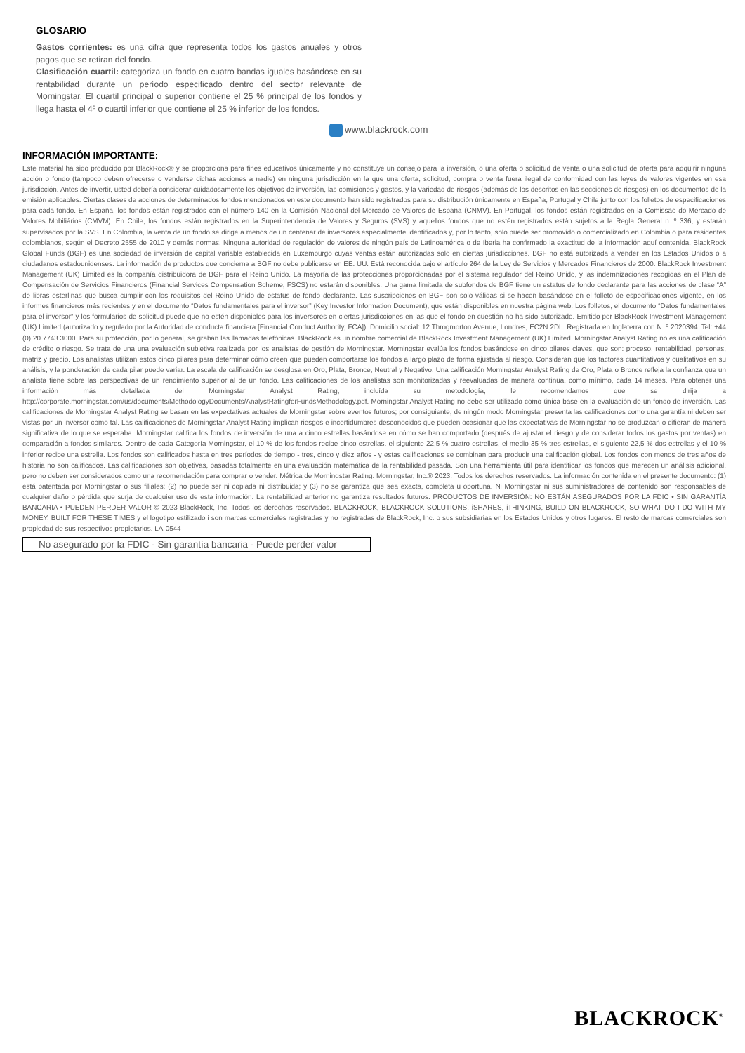GLOSARIO
Gastos corrientes: es una cifra que representa todos los gastos anuales y otros pagos que se retiran del fondo.
Clasificación cuartil: categoriza un fondo en cuatro bandas iguales basándose en su rentabilidad durante un período especificado dentro del sector relevante de Morningstar. El cuartil principal o superior contiene el 25 % principal de los fondos y llega hasta el 4º o cuartil inferior que contiene el 25 % inferior de los fondos.
www.blackrock.com
INFORMACIÓN IMPORTANTE:
Este material ha sido producido por BlackRock® y se proporciona para fines educativos únicamente y no constituye un consejo para la inversión, o una oferta o solicitud de venta o una solicitud de oferta para adquirir ninguna acción o fondo (tampoco deben ofrecerse o venderse dichas acciones a nadie) en ninguna jurisdicción en la que una oferta, solicitud, compra o venta fuera ilegal de conformidad con las leyes de valores vigentes en esa jurisdicción. Antes de invertir, usted debería considerar cuidadosamente los objetivos de inversión, las comisiones y gastos, y la variedad de riesgos (además de los descritos en las secciones de riesgos) en los documentos de la emisión aplicables. Ciertas clases de acciones de determinados fondos mencionados en este documento han sido registrados para su distribución únicamente en España, Portugal y Chile junto con los folletos de especificaciones para cada fondo. En España, los fondos están registrados con el número 140 en la Comisión Nacional del Mercado de Valores de España (CNMV). En Portugal, los fondos están registrados en la Comissão do Mercado de Valores Mobiliários (CMVM). En Chile, los fondos están registrados en la Superintendencia de Valores y Seguros (SVS) y aquellos fondos que no estén registrados están sujetos a la Regla General n. º 336, y estarán supervisados por la SVS. En Colombia, la venta de un fondo se dirige a menos de un centenar de inversores especialmente identificados y, por lo tanto, solo puede ser promovido o comercializado en Colombia o para residentes colombianos, según el Decreto 2555 de 2010 y demás normas. Ninguna autoridad de regulación de valores de ningún país de Latinoamérica o de Iberia ha confirmado la exactitud de la información aquí contenida. BlackRock Global Funds (BGF) es una sociedad de inversión de capital variable establecida en Luxemburgo cuyas ventas están autorizadas solo en ciertas jurisdicciones. BGF no está autorizada a vender en los Estados Unidos o a ciudadanos estadounidenses. La información de productos que concierna a BGF no debe publicarse en EE. UU. Está reconocida bajo el artículo 264 de la Ley de Servicios y Mercados Financieros de 2000. BlackRock Investment Management (UK) Limited es la compañía distribuidora de BGF para el Reino Unido. La mayoría de las protecciones proporcionadas por el sistema regulador del Reino Unido, y las indemnizaciones recogidas en el Plan de Compensación de Servicios Financieros (Financial Services Compensation Scheme, FSCS) no estarán disponibles. Una gama limitada de subfondos de BGF tiene un estatus de fondo declarante para las acciones de clase “A” de libras esterlinas que busca cumplir con los requisitos del Reino Unido de estatus de fondo declarante. Las suscripciones en BGF son solo válidas si se hacen basándose en el folleto de especificaciones vigente, en los informes financieros más recientes y en el documento “Datos fundamentales para el inversor” (Key Investor Information Document), que están disponibles en nuestra página web. Los folletos, el documento “Datos fundamentales para el inversor” y los formularios de solicitud puede que no estén disponibles para los inversores en ciertas jurisdicciones en las que el fondo en cuestión no ha sido autorizado. Emitido por BlackRock Investment Management (UK) Limited (autorizado y regulado por la Autoridad de conducta financiera [Financial Conduct Authority, FCA]). Domicilio social: 12 Throgmorton Avenue, Londres, EC2N 2DL. Registrada en Inglaterra con N. º 2020394. Tel: +44 (0) 20 7743 3000. Para su protección, por lo general, se graban las llamadas telefónicas. BlackRock es un nombre comercial de BlackRock Investment Management (UK) Limited. Morningstar Analyst Rating no es una calificación de crédito o riesgo. Se trata de una una evaluación subjetiva realizada por los analistas de gestión de Morningstar. Morningstar evalúa los fondos basándose en cinco pilares claves, que son: proceso, rentabilidad, personas, matriz y precio. Los analistas utilizan estos cinco pilares para determinar cómo creen que pueden comportarse los fondos a largo plazo de forma ajustada al riesgo. Consideran que los factores cuantitativos y cualitativos en su análisis, y la ponderación de cada pilar puede variar. La escala de calificación se desglosa en Oro, Plata, Bronce, Neutral y Negativo. Una calificación Morningstar Analyst Rating de Oro, Plata o Bronce refleja la confianza que un analista tiene sobre las perspectivas de un rendimiento superior al de un fondo. Las calificaciones de los analistas son monitorizadas y reevaluadas de manera continua, como mínimo, cada 14 meses. Para obtener una información más detallada del Morningstar Analyst Rating, incluída su metodología, le recomendamos que se dirija a http://corporate.morningstar.com/us/documents/MethodologyDocuments/AnalystRatingforFundsMethodology.pdf. Morningstar Analyst Rating no debe ser utilizado como única base en la evaluación de un fondo de inversión. Las calificaciones de Morningstar Analyst Rating se basan en las expectativas actuales de Morningstar sobre eventos futuros; por consiguiente, de ningún modo Morningstar presenta las calificaciones como una garantía ni deben ser vistas por un inversor como tal. Las calificaciones de Morningstar Analyst Rating implican riesgos e incertidumbres desconocidos que pueden ocasionar que las expectativas de Morningstar no se produzcan o difieran de manera significativa de lo que se esperaba. Morningstar califica los fondos de inversión de una a cinco estrellas basándose en cómo se han comportado (después de ajustar el riesgo y de considerar todos los gastos por ventas) en comparación a fondos similares. Dentro de cada Categoría Morningstar, el 10 % de los fondos recibe cinco estrellas, el siguiente 22,5 % cuatro estrellas, el medio 35 % tres estrellas, el siguiente 22,5 % dos estrellas y el 10 % inferior recibe una estrella. Los fondos son calificados hasta en tres períodos de tiempo - tres, cinco y diez años - y estas calificaciones se combinan para producir una calificación global. Los fondos con menos de tres años de historia no son calificados. Las calificaciones son objetivas, basadas totalmente en una evaluación matemática de la rentabilidad pasada. Son una herramienta útil para identificar los fondos que merecen un análisis adicional, pero no deben ser considerados como una recomendación para comprar o vender. Métrica de Morningstar Rating. Morningstar, Inc.® 2023. Todos los derechos reservados. La información contenida en el presente documento: (1) está patentada por Morningstar o sus filiales; (2) no puede ser ni copiada ni distribuida; y (3) no se garantiza que sea exacta, completa u oportuna. Ni Morningstar ni sus suministradores de contenido son responsables de cualquier daño o pérdida que surja de cualquier uso de esta información. La rentabilidad anterior no garantiza resultados futuros. PRODUCTOS DE INVERSIÓN: NO ESTÁN ASEGURADOS POR LA FDIC • SIN GARANTÍA BANCARIA • PUEDEN PERDER VALOR © 2023 BlackRock, Inc. Todos los derechos reservados. BLACKROCK, BLACKROCK SOLUTIONS, iSHARES, iTHINKING, BUILD ON BLACKROCK, SO WHAT DO I DO WITH MY MONEY, BUILT FOR THESE TIMES y el logotipo estilizado i son marcas comerciales registradas y no registradas de BlackRock, Inc. o sus subsidiarias en los Estados Unidos y otros lugares. El resto de marcas comerciales son propiedad de sus respectivos propietarios. LA-0544
No asegurado por la FDIC - Sin garantía bancaria - Puede perder valor
BLACKROCK<sup>®</sup>